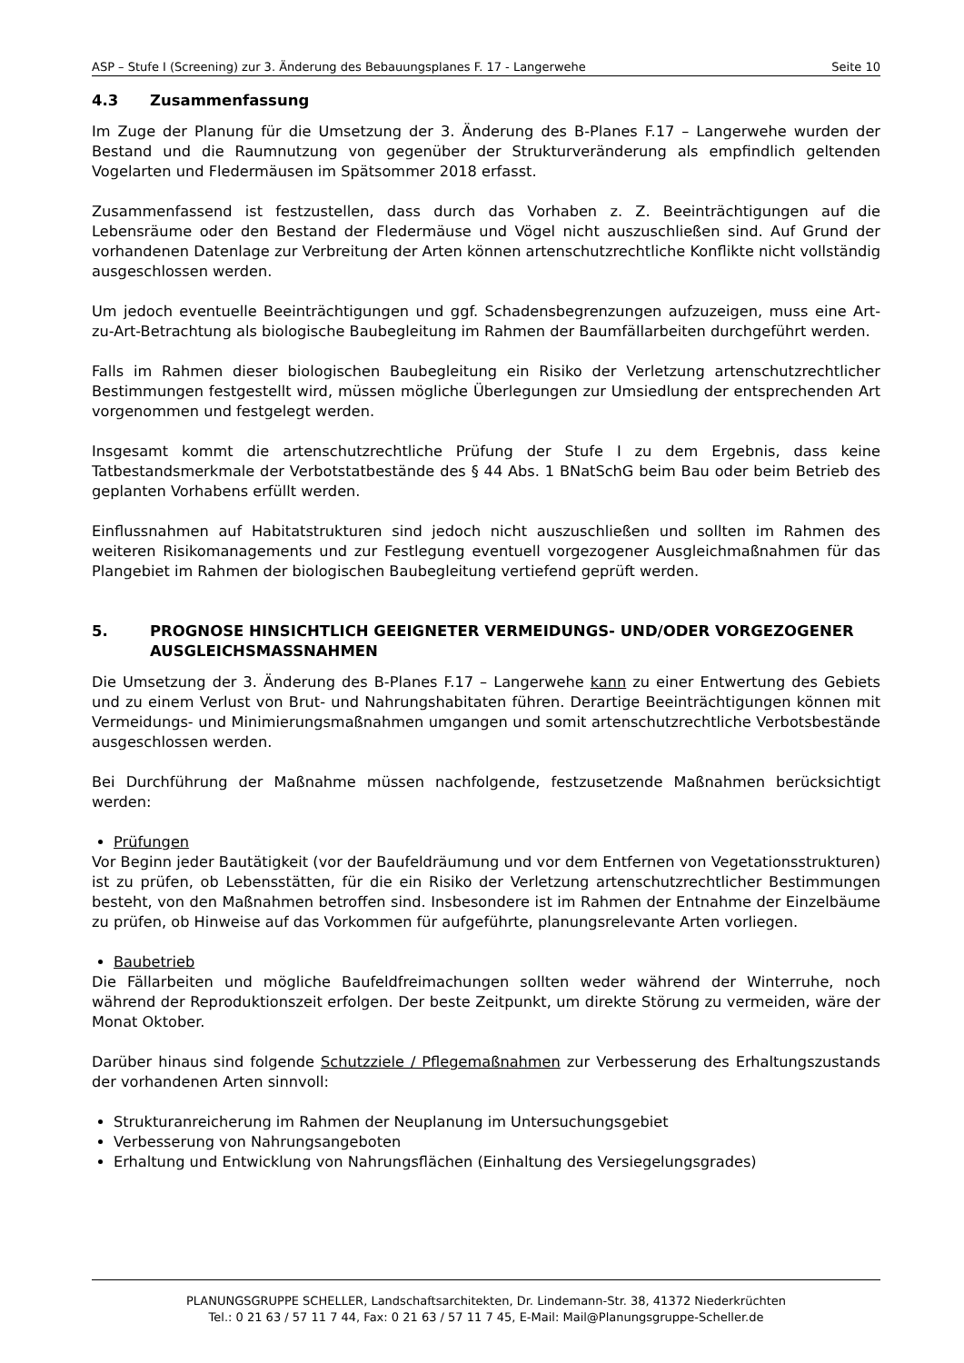ASP – Stufe I (Screening) zur 3. Änderung des Bebauungsplanes F. 17 - Langerwehe Seite 10
4.3 Zusammenfassung
Im Zuge der Planung für die Umsetzung der 3. Änderung des B-Planes F.17 – Langerwehe wurden der Bestand und die Raumnutzung von gegenüber der Strukturveränderung als emp­findlich geltenden Vogelarten und Fledermäusen im Spätsommer 2018 erfasst.
Zusammenfassend ist festzustellen, dass durch das Vorhaben z. Z. Beeinträchtigungen auf die Lebensräume oder den Bestand der Fledermäuse und Vögel nicht auszuschließen sind. Auf Grund der vorhandenen Datenlage zur Verbreitung der Arten können artenschutzrechtliche Konflikte nicht vollständig ausgeschlossen werden.
Um jedoch eventuelle Beeinträchtigungen und ggf. Schadensbegrenzungen aufzuzeigen, muss eine Art-zu-Art-Betrachtung als biologische Baubegleitung im Rahmen der Baumfällarbeiten durchgeführt werden.
Falls im Rahmen dieser biologischen Baubegleitung ein Risiko der Verletzung artenschutzrecht­licher Bestimmungen festgestellt wird, müssen mögliche Überlegungen zur Umsiedlung der entsprechenden Art vorgenommen und festgelegt werden.
Insgesamt kommt die artenschutzrechtliche Prüfung der Stufe I zu dem Ergebnis, dass keine Tatbestandsmerkmale der Verbotstatbestände des § 44 Abs. 1 BNatSchG beim Bau oder beim Betrieb des geplanten Vorhabens erfüllt werden.
Einflussnahmen auf Habitatstrukturen sind jedoch nicht auszuschließen und sollten im Rahmen des weiteren Risikomanagements und zur Festlegung eventuell vorgezogener Ausgleichmaß­nahmen für das Plangebiet im Rahmen der biologischen Baubegleitung vertiefend geprüft wer­den.
5. PROGNOSE HINSICHTLICH GEEIGNETER VERMEIDUNGS- UND/ODER VORGE­ZOGENER AUSGLEICHSMASSNAHMEN
Die Umsetzung der 3. Änderung des B-Planes F.17 – Langerwehe kann zu einer Entwertung des Gebiets und zu einem Verlust von Brut- und Nahrungshabitaten führen. Derartige Beein­trächtigungen können mit Vermeidungs- und Minimierungsmaßnahmen umgangen und somit artenschutzrechtliche Verbotsbestände ausgeschlossen werden.
Bei Durchführung der Maßnahme müssen nachfolgende, festzusetzende Maßnahmen berück­sichtigt werden:
Prüfungen
Vor Beginn jeder Bautätigkeit (vor der Baufeldräumung und vor dem Entfernen von Vegetati­onsstrukturen) ist zu prüfen, ob Lebensstätten, für die ein Risiko der Verletzung artenschutz­rechtlicher Bestimmungen besteht, von den Maßnahmen betroffen sind. Insbesondere ist im Rahmen der Entnahme der Einzelbäume zu prüfen, ob Hinweise auf das Vorkommen für aufge­führte, planungsrelevante Arten vorliegen.
Baubetrieb
Die Fällarbeiten und mögliche Baufeldfreimachungen sollten weder während der Winterruhe, noch während der Reproduktionszeit erfolgen. Der beste Zeitpunkt, um direkte Störung zu vermeiden, wäre der Monat Oktober.
Darüber hinaus sind folgende Schutzziele / Pflegemaßnahmen zur Verbesserung des Erhal­tungszustands der vorhandenen Arten sinnvoll:
Strukturanreicherung im Rahmen der Neuplanung im Untersuchungsgebiet
Verbesserung von Nahrungsangeboten
Erhaltung und Entwicklung von Nahrungsflächen (Einhaltung des Versiegelungsgrades)
PLANUNGSGRUPPE SCHELLER, Landschaftsarchitekten, Dr. Lindemann-Str. 38, 41372 Niederkrüchten
Tel.: 0 21 63 / 57 11 7 44, Fax: 0 21 63 / 57 11 7 45, E-Mail: Mail@Planungsgruppe-Scheller.de